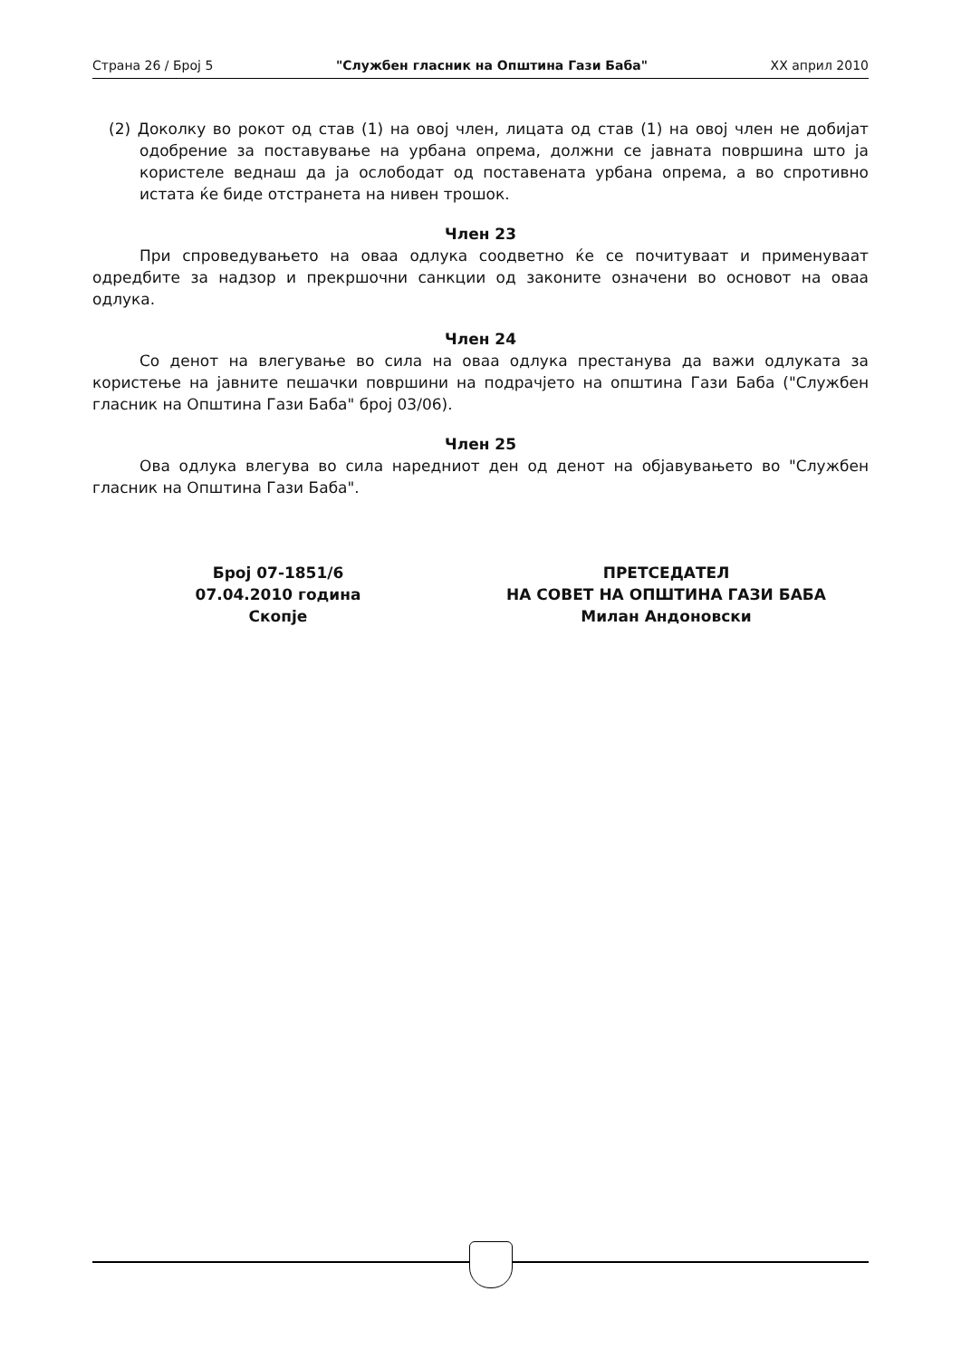Страна 26 / Број 5 "Службен гласник на Општина Гази Баба" XX април 2010
(2) Доколку во рокот од став (1) на овој член, лицата од став (1) на овој член не добијат одобрение за поставување на урбана опрема, должни се јавната површина што ја користеле веднаш да ја ослободат од поставената урбана опрема, а во спротивно истата ќе биде отстранета на нивен трошок.
Член 23
При спроведувањето на оваа одлука соодветно ќе се почитуваат и применуваат одредбите за надзор и прекршочни санкции од законите означени во основот на оваа одлука.
Член 24
Со денот на влегување во сила на оваа одлука престанува да важи одлуката за користење на јавните пешачки површини на подрачјето на општина Гази Баба ("Службен гласник на Општина Гази Баба" број 03/06).
Член 25
Ова одлука влегува во сила наредниот ден од денот на објавувањето во "Службен гласник на Општина Гази Баба".
Број 07-1851/6
07.04.2010 година
Скопје
ПРЕТСЕДАТЕЛ
НА СОВЕТ НА ОПШТИНА ГАЗИ БАБА
Милан Андоновски